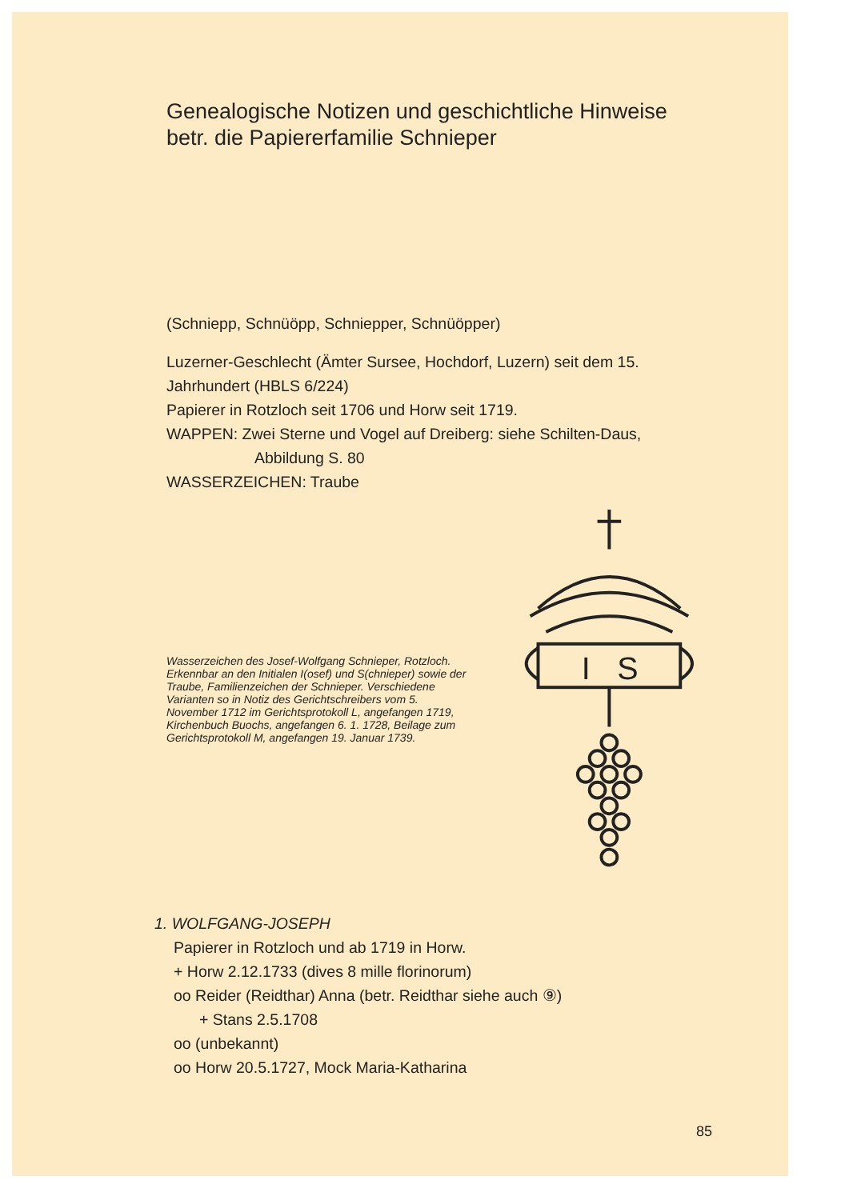Genealogische Notizen und geschichtliche Hinweise betr. die Papiererfamilie Schnieper
(Schniepp, Schnüöpp, Schniepper, Schnüöpper)
Luzerner-Geschlecht (Ämter Sursee, Hochdorf, Luzern) seit dem 15. Jahrhundert (HBLS 6/224)
Papierer in Rotzloch seit 1706 und Horw seit 1719.
WAPPEN: Zwei Sterne und Vogel auf Dreiberg: siehe Schilten-Daus,
Abbildung S. 80
WASSERZEICHEN: Traube
Wasserzeichen des Josef-Wolfgang Schnieper, Rotzloch. Erkennbar an den Initialen I(osef) und S(chnieper) sowie der Traube, Familienzeichen der Schnieper. Verschiedene Varianten so in Notiz des Gerichtschreibers vom 5. November 1712 im Gerichtsprotokoll L, angefangen 1719, Kirchenbuch Buochs, angefangen 6. 1. 1728, Beilage zum Gerichtsprotokoll M, angefangen 19. Januar 1739.
I
S
1. WOLFGANG-JOSEPH
Papierer in Rotzloch und ab 1719 in Horw.
+ Horw 2.12.1733 (dives 8 mille florinorum)
oo Reider (Reidthar) Anna (betr. Reidthar siehe auch ⑨)
+ Stans 2.5.1708
oo (unbekannt)
oo Horw 20.5.1727, Mock Maria-Katharina
85